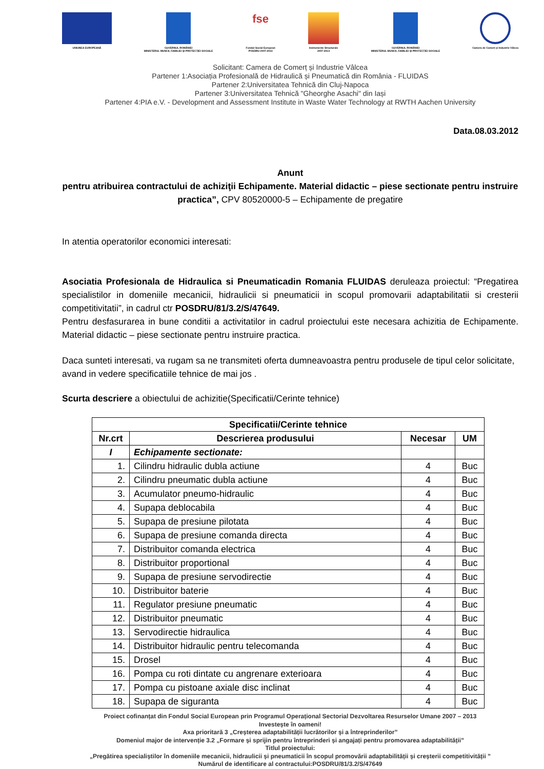UNIUNEA EUROPEANĂ GUVERNUL ROMÂNIEI
MINISTERUL MUNCII, FAMILIEI ȘI PROTECȚIEI SOCIALE
fse
Fondul Social European
POSDRU 2007-2013
Instrumente Structurale
2007-2013
GUVERNUL ROMÂNIEI
MINISTERUL MUNCII, FAMILIEI ȘI PROTECȚIEI SOCIALE
Camera de Comerț și Industrie Vâlcea
Solicitant: Camera de Comerț și Industrie Vâlcea
Partener 1:Asociația Profesională de Hidraulică și Pneumatică din România - FLUIDAS
Partener 2:Universitatea Tehnică din Cluj-Napoca
Partener 3:Universitatea Tehnică "Gheorghe Asachi" din Iași
Partener 4:PIA e.V. - Development and Assessment Institute in Waste Water Technology at RWTH Aachen University
Data.08.03.2012
Anunt
pentru atribuirea contractului de achiziţii Echipamente. Material didactic – piese sectionate pentru instruire practica”, CPV 80520000-5 – Echipamente de pregatire
In atentia operatorilor economici interesati:
Asociatia Profesionala de Hidraulica si Pneumaticadin Romania FLUIDAS deruleaza proiectul: “Pregatirea specialistilor in domeniile mecanicii, hidraulicii si pneumaticii in scopul promovarii adaptabilitatii si cresterii competitivitatii”, in cadrul ctr POSDRU/81/3.2/S/47649.
Pentru desfasurarea in bune conditii a activitatilor in cadrul proiectului este necesara achizitia de Echipamente. Material didactic – piese sectionate pentru instruire practica.
Daca sunteti interesati, va rugam sa ne transmiteti oferta dumneavoastra pentru produsele de tipul celor solicitate, avand in vedere specificatiile tehnice de mai jos .
Scurta descriere a obiectului de achizitie(Specificatii/Cerinte tehnice)
| Specificatii/Cerinte tehnice | | | |
| --- | --- | --- | --- |
| Nr.crt | Descrierea produsului | Necesar | UM |
| I | Echipamente sectionate: | | |
| 1. | Cilindru hidraulic dubla actiune | 4 | Buc |
| 2. | Cilindru pneumatic dubla actiune | 4 | Buc |
| 3. | Acumulator pneumo-hidraulic | 4 | Buc |
| 4. | Supapa deblocabila | 4 | Buc |
| 5. | Supapa de presiune pilotata | 4 | Buc |
| 6. | Supapa de presiune comanda directa | 4 | Buc |
| 7. | Distribuitor comanda electrica | 4 | Buc |
| 8. | Distribuitor proportional | 4 | Buc |
| 9. | Supapa de presiune servodirectie | 4 | Buc |
| 10. | Distribuitor baterie | 4 | Buc |
| 11. | Regulator presiune pneumatic | 4 | Buc |
| 12. | Distribuitor pneumatic | 4 | Buc |
| 13. | Servodirectie hidraulica | 4 | Buc |
| 14. | Distribuitor hidraulic pentru telecomanda | 4 | Buc |
| 15. | Drosel | 4 | Buc |
| 16. | Pompa cu roti dintate cu angrenare exterioara | 4 | Buc |
| 17. | Pompa cu pistoane axiale disc inclinat | 4 | Buc |
| 18. | Supapa de siguranta | 4 | Buc |
Proiect cofinanțat din Fondul Social European prin Programul Operațional Sectorial Dezvoltarea Resurselor Umane 2007 – 2013
Investește în oameni!
Axa prioritară 3 „Creșterea adaptabilității lucrătorilor și a întreprinderilor”
Domeniul major de intervenție 3.2 „Formare și sprijin pentru întreprinderi și angajați pentru promovarea adaptabilității”
Titlul proiectului:
„Pregătirea specialiștilor în domeniile mecanicii, hidraulicii și pneumaticii în scopul promovării adaptabilității și creșterii competitivității ”
Numărul de identificare al contractului:POSDRU/81/3.2/S/47649